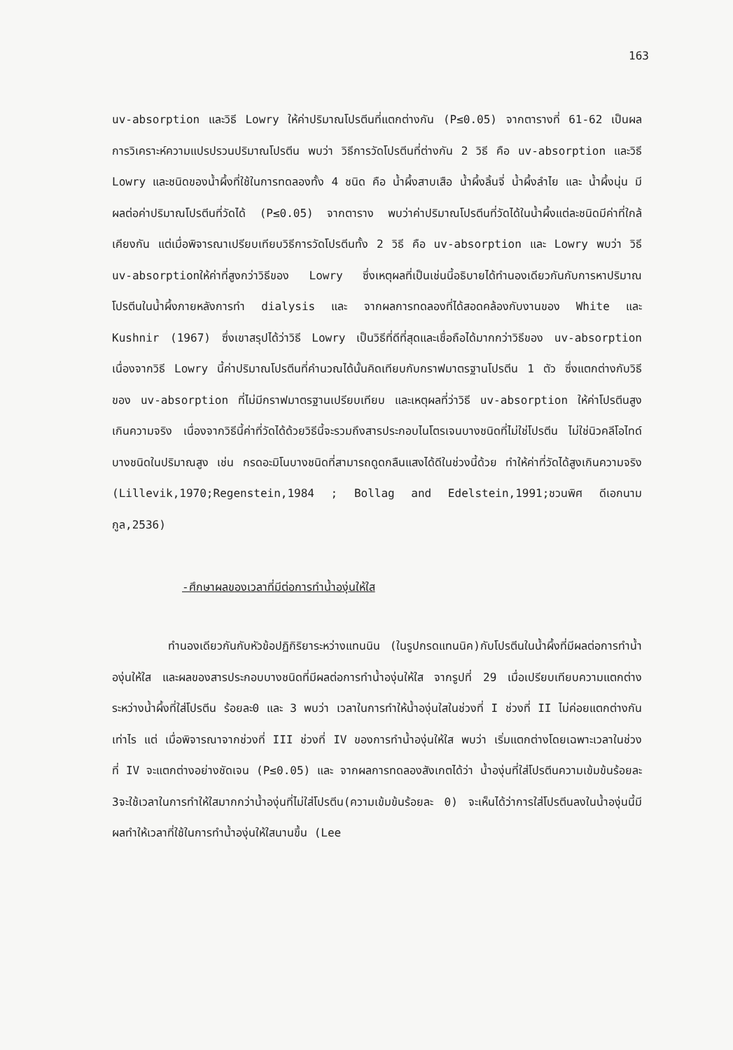163
uv-absorption และวิธี Lowry ให้ค่าปริมาณโปรตีนที่แตกต่างกัน (P≤0.05) จากตารางที่ 61-62 เป็นผลการวิเคราะห์ความแปรปรวนปริมาณโปรตีน พบว่า วิธีการวัดโปรตีนที่ต่างกัน 2 วิธี คือ uv-absorption และวิธี Lowry และชนิดของน้ำผึ้งที่ใช้ในการทดลองทั้ง 4 ชนิด คือ น้ำผึ้งสาบเสือ น้ำผึ้งลิ้นจี่ น้ำผึ้งลำไย และ น้ำผึ้งนุ่น มีผลต่อค่าปริมาณโปรตีนที่วัดได้ (P≤0.05) จากตาราง พบว่าค่าปริมาณโปรตีนที่วัดได้ในน้ำผึ้งแต่ละชนิดมีค่าที่ใกล้เคียงกัน แต่เมื่อพิจารณาเปรียบเทียบวิธีการวัดโปรตีนทั้ง 2 วิธี คือ uv-absorption และ Lowry พบว่า วิธี uv-absorptionให้ค่าที่สูงกว่าวิธีของ Lowry ซึ่งเหตุผลที่เป็นเช่นนี้อธิบายได้ทำนองเดียวกันกับการหาปริมาณโปรตีนในน้ำผึ้งภายหลังการทำ dialysis และ จากผลการทดลองที่ได้สอดคล้องกับงานของ White และ Kushnir (1967) ซึ่งเขาสรุปได้ว่าวิธี Lowry เป็นวิธีที่ดีที่สุดและเชื่อถือได้มากกว่าวิธีของ uv-absorption เนื่องจากวิธี Lowry นี้ค่าปริมาณโปรตีนที่คำนวณได้นั้นคิดเทียบกับกราฟมาตรฐานโปรตีน 1 ตัว ซึ่งแตกต่างกับวิธีของ uv-absorption ที่ไม่มีกราฟมาตรฐานเปรียบเทียบ และเหตุผลที่ว่าวิธี uv-absorption ให้ค่าโปรตีนสูงเกินความจริง เนื่องจากวิธีนี้ค่าที่วัดได้ด้วยวิธีนี้จะรวมถึงสารประกอบไนโตรเจนบางชนิดที่ไม่ใช่โปรตีน ไม่ใช่นิวคลีโอไทด์บางชนิดในปริมาณสูง เช่น กรดอะมิโนบางชนิดที่สามารถดูดกลืนแสงได้ดีในช่วงนี้ด้วย ทำให้ค่าที่วัดได้สูงเกินความจริง (Lillevik,1970;Regenstein,1984 ; Bollag and Edelstein,1991;ชวนพิศ ดีเอกนามกูล,2536)
-ศึกษาผลของเวลาที่มีต่อการทำน้ำองุ่นให้ใส
ทำนองเดียวกันกับหัวข้อปฏิกิริยาระหว่างแทนนิน (ในรูปกรดแทนนิค)กับโปรตีนในน้ำผึ้งที่มีผลต่อการทำน้ำองุ่นให้ใส และผลของสารประกอบบางชนิดที่มีผลต่อการทำน้ำองุ่นให้ใส จากรูปที่ 29 เมื่อเปรียบเทียบความแตกต่างระหว่างน้ำผึ้งที่ใส่โปรตีน ร้อยละ0 และ 3 พบว่า เวลาในการทำให้น้ำองุ่นใสในช่วงที่ I ช่วงที่ II ไม่ค่อยแตกต่างกันเท่าไร แต่ เมื่อพิจารณาจากช่วงที่ III ช่วงที่ IV ของการทำน้ำองุ่นให้ใส พบว่า เริ่มแตกต่างโดยเฉพาะเวลาในช่วงที่ IV จะแตกต่างอย่างชัดเจน (P≤0.05) และ จากผลการทดลองสังเกตได้ว่า น้ำองุ่นที่ใส่โปรตีนความเข้มข้นร้อยละ 3จะใช้เวลาในการทำให้ใสมากกว่าน้ำองุ่นที่ไม่ใส่โปรตีน(ความเข้มข้นร้อยละ 0) จะเห็นได้ว่าการใส่โปรตีนลงในน้ำองุ่นนี้มีผลทำให้เวลาที่ใช้ในการทำน้ำองุ่นให้ใสนานขึ้น (Lee